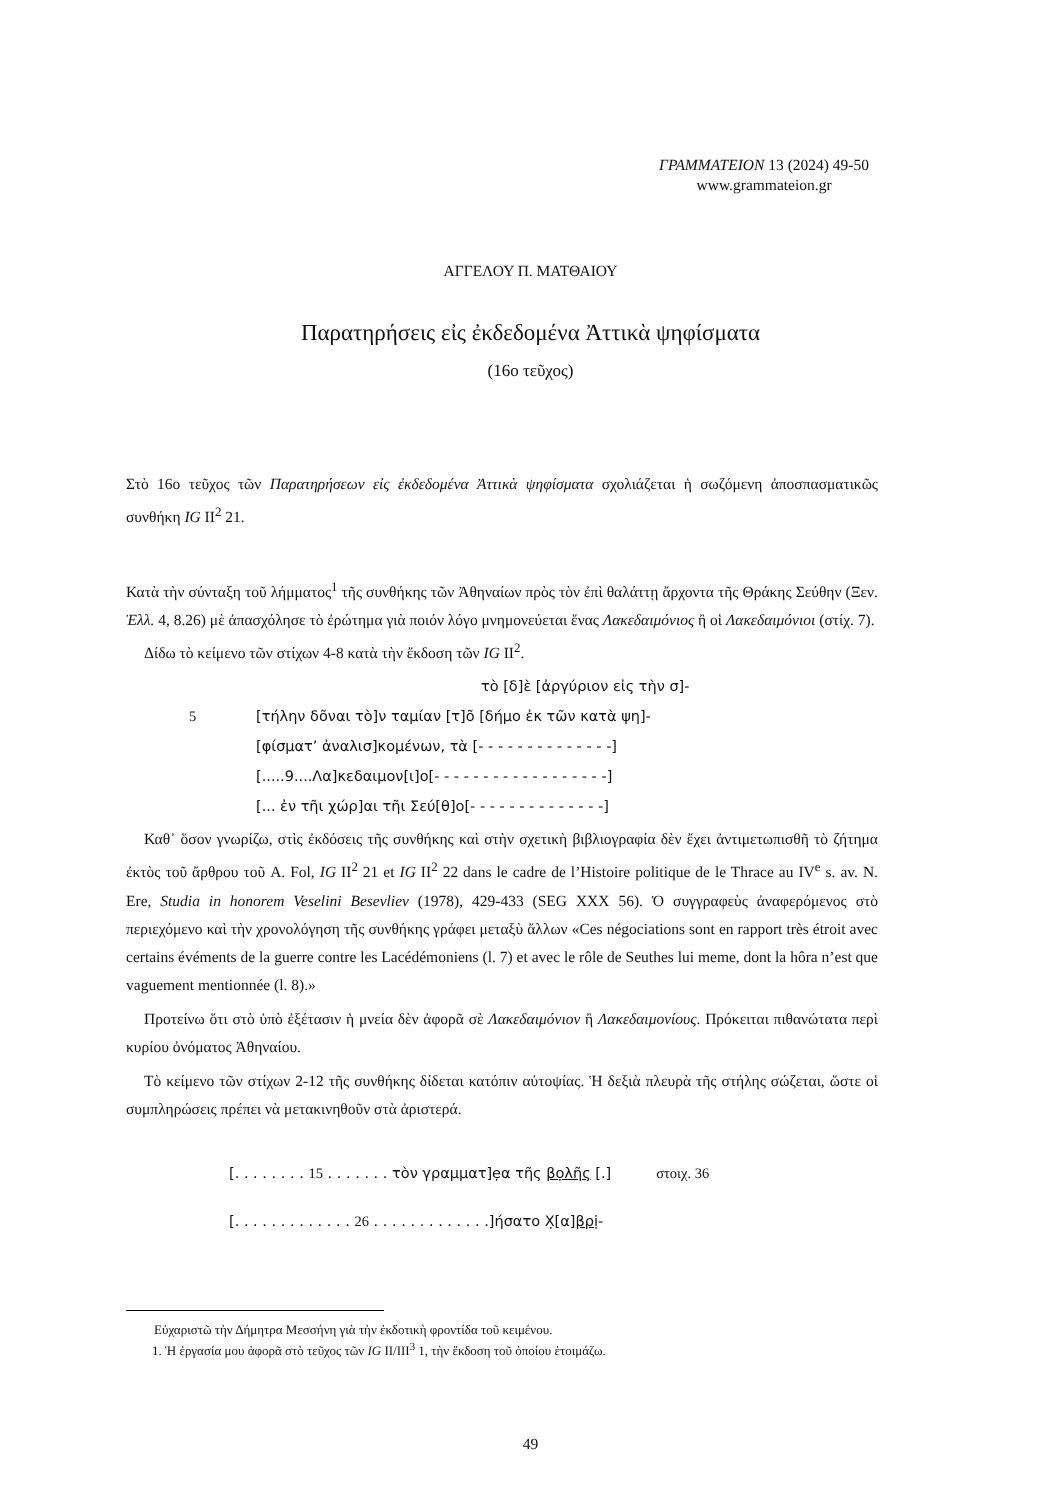ΓΡΑΜΜΑΤΕΙΟΝ 13 (2024) 49-50
www.grammateion.gr
ΑΓΓΕΛΟΥ Π. ΜΑΤΘΑΙΟΥ
Παρατηρήσεις εἰς ἐκδεδομένα Ἀττικὰ ψηφίσματα
(16ο τεῦχος)
Στὸ 16ο τεῦχος τῶν Παρατηρήσεων εἰς ἐκδεδομένα Ἀττικὰ ψηφίσματα σχολιάζεται ἡ σωζόμενη ἀποσπασματικῶς συνθήκη IG II<sup>2</sup> 21.
Κατὰ τὴν σύνταξη τοῦ λήμματος<sup>1</sup> τῆς συνθήκης τῶν Ἀθηναίων πρὸς τὸν ἐπὶ θαλάττῃ ἄρχοντα τῆς Θράκης Σεύθην (Ξεν. Ἑλλ. 4, 8.26) μὲ ἀπασχόλησε τὸ ἐρώτημα γιὰ ποιόν λόγο μνημονεύεται ἕνας Λακεδαιμόνιος ἢ οἱ Λακεδαιμόνιοι (στίχ. 7).
Δίδω τὸ κείμενο τῶν στίχων 4-8 κατὰ τὴν ἔκδοση τῶν IG II<sup>2</sup>.
τὸ [δ]ὲ [ἀργύριον εἰς τὴν σ]-
5 [τήλην δõναι τὸ]ν ταμίαν [τ]õ [δήμο ἐκ τῶν κατὰ ψη]-
[φίσματ’ ἀναλισ]κομένων, τὰ [- - - - - - - - - - - - - -]
[.....9....Λα]κεδαιμον[ι]ο[- - - - - - - - - - - - - - - - - -]
[... ἐν τῆι χώρ]αι τῆι Σεύ[θ]ο[- - - - - - - - - - - - - -]
Καθ᾽ ὅσον γνωρίζω, στὶς ἐκδόσεις τῆς συνθήκης καὶ στὴν σχετικὴ βιβλιογραφία δὲν ἔχει ἀντιμετωπισθῆ τὸ ζήτημα ἐκτὸς τοῦ ἄρθρου τοῦ A. Fol, IG II<sup>2</sup> 21 et IG II<sup>2</sup> 22 dans le cadre de l’Histoire politique de le Thrace au IV<sup>e</sup> s. av. N. Ere, Studia in honorem Veselini Besevliev (1978), 429-433 (SEG XXX 56). Ὁ συγγραφεὺς ἀναφερόμενος στὸ περιεχόμενο καὶ τὴν χρονολόγηση τῆς συνθήκης γράφει μεταξὺ ἄλλων «Ces négociations sont en rapport très étroit avec certains évéments de la guerre contre les Lacédémoniens (l. 7) et avec le rôle de Seuthes lui meme, dont la hôra n’est que vaguement mentionnée (l. 8).»
Προτείνω ὅτι στὸ ὑπὸ ἐξέτασιν ἡ μνεία δὲν ἀφορᾶ σὲ Λακεδαιμόνιον ἢ Λακεδαιμονίους. Πρόκειται πιθανώτατα περὶ κυρίου ὀνόματος Ἀθηναίου.
Τὸ κείμενο τῶν στίχων 2-12 τῆς συνθήκης δίδεται κατόπιν αὐτοψίας. Ἡ δεξιὰ πλευρὰ τῆς στήλης σώζεται, ὥστε οἱ συμπληρώσεις πρέπει νὰ μετακινηθοῦν στὰ ἀριστερά.
[. . . . . . . . 15 . . . . . . . τὸν γραμματ]ẹα τῆς βọλῆς [.] στοιχ. 36
[. . . . . . . . . . . . . 26 . . . . . . . . . . . . .]ήσατο Χ̣[α]βρị-
Εὐχαριστῶ τὴν Δήμητρα Μεσσήνη γιὰ τὴν ἐκδοτικὴ φροντίδα τοῦ κειμένου.
1. Ἡ ἐργασία μου ἀφορᾶ στὸ τεῦχος τῶν IG II/III<sup>3</sup> 1, τὴν ἔκδοση τοῦ ὁποίου ἑτοιμάζω.
49